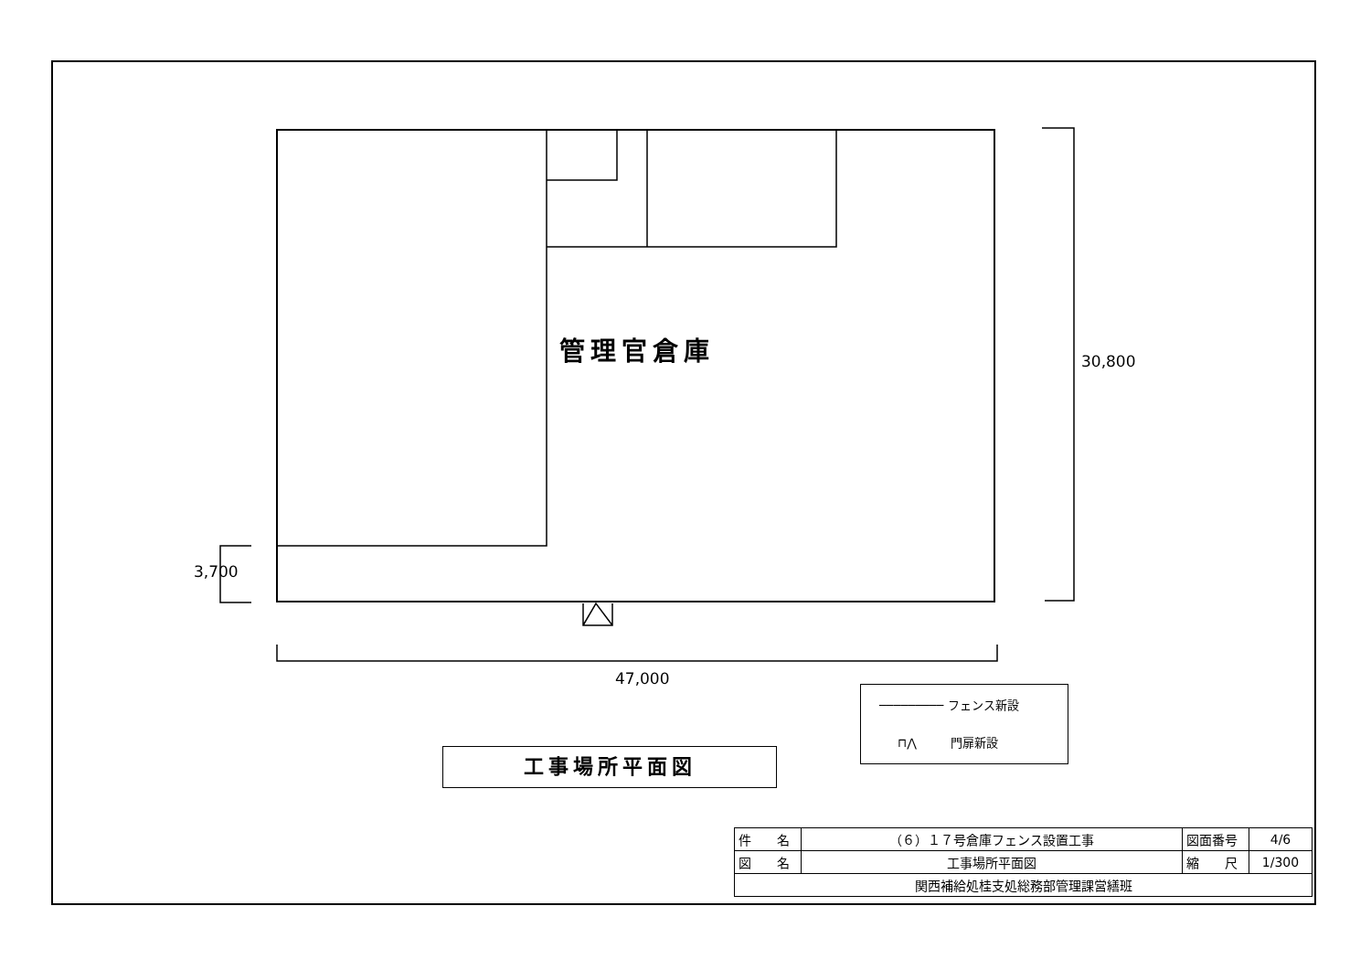管理官倉庫 30,800
3,700
47,000
───────── フェンス新設
⊓⋀ 門扉新設
工事場所平面図
| 件 名 | （６）１７号倉庫フェンス設置工事 | 図面番号 | 4/6 |
| 図 名 | 工事場所平面図 | 縮 尺 | 1/300 |
| 関西補給処桂支処総務部管理課営繕班 | | | |